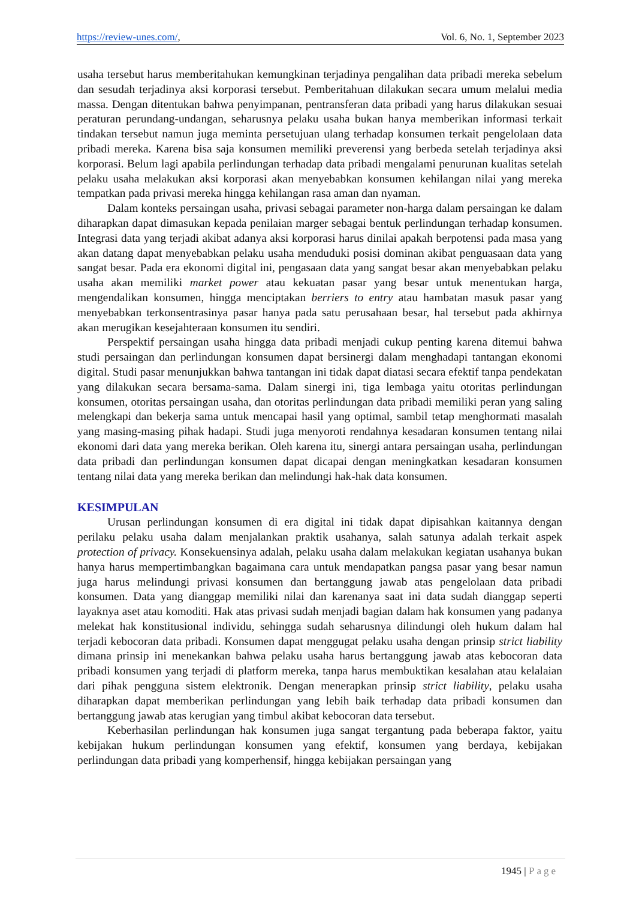https://review-unes.com/, Vol. 6, No. 1, September 2023
usaha tersebut harus memberitahukan kemungkinan terjadinya pengalihan data pribadi mereka sebelum dan sesudah terjadinya aksi korporasi tersebut. Pemberitahuan dilakukan secara umum melalui media massa. Dengan ditentukan bahwa penyimpanan, pentransferan data pribadi yang harus dilakukan sesuai peraturan perundang-undangan, seharusnya pelaku usaha bukan hanya memberikan informasi terkait tindakan tersebut namun juga meminta persetujuan ulang terhadap konsumen terkait pengelolaan data pribadi mereka. Karena bisa saja konsumen memiliki preverensi yang berbeda setelah terjadinya aksi korporasi. Belum lagi apabila perlindungan terhadap data pribadi mengalami penurunan kualitas setelah pelaku usaha melakukan aksi korporasi akan menyebabkan konsumen kehilangan nilai yang mereka tempatkan pada privasi mereka hingga kehilangan rasa aman dan nyaman.
Dalam konteks persaingan usaha, privasi sebagai parameter non-harga dalam persaingan ke dalam diharapkan dapat dimasukan kepada penilaian marger sebagai bentuk perlindungan terhadap konsumen. Integrasi data yang terjadi akibat adanya aksi korporasi harus dinilai apakah berpotensi pada masa yang akan datang dapat menyebabkan pelaku usaha menduduki posisi dominan akibat penguasaan data yang sangat besar. Pada era ekonomi digital ini, pengasaan data yang sangat besar akan menyebabkan pelaku usaha akan memiliki market power atau kekuatan pasar yang besar untuk menentukan harga, mengendalikan konsumen, hingga menciptakan berriers to entry atau hambatan masuk pasar yang menyebabkan terkonsentrasinya pasar hanya pada satu perusahaan besar, hal tersebut pada akhirnya akan merugikan kesejahteraan konsumen itu sendiri.
Perspektif persaingan usaha hingga data pribadi menjadi cukup penting karena ditemui bahwa studi persaingan dan perlindungan konsumen dapat bersinergi dalam menghadapi tantangan ekonomi digital. Studi pasar menunjukkan bahwa tantangan ini tidak dapat diatasi secara efektif tanpa pendekatan yang dilakukan secara bersama-sama. Dalam sinergi ini, tiga lembaga yaitu otoritas perlindungan konsumen, otoritas persaingan usaha, dan otoritas perlindungan data pribadi memiliki peran yang saling melengkapi dan bekerja sama untuk mencapai hasil yang optimal, sambil tetap menghormati masalah yang masing-masing pihak hadapi. Studi juga menyoroti rendahnya kesadaran konsumen tentang nilai ekonomi dari data yang mereka berikan. Oleh karena itu, sinergi antara persaingan usaha, perlindungan data pribadi dan perlindungan konsumen dapat dicapai dengan meningkatkan kesadaran konsumen tentang nilai data yang mereka berikan dan melindungi hak-hak data konsumen.
KESIMPULAN
Urusan perlindungan konsumen di era digital ini tidak dapat dipisahkan kaitannya dengan perilaku pelaku usaha dalam menjalankan praktik usahanya, salah satunya adalah terkait aspek protection of privacy. Konsekuensinya adalah, pelaku usaha dalam melakukan kegiatan usahanya bukan hanya harus mempertimbangkan bagaimana cara untuk mendapatkan pangsa pasar yang besar namun juga harus melindungi privasi konsumen dan bertanggung jawab atas pengelolaan data pribadi konsumen. Data yang dianggap memiliki nilai dan karenanya saat ini data sudah dianggap seperti layaknya aset atau komoditi. Hak atas privasi sudah menjadi bagian dalam hak konsumen yang padanya melekat hak konstitusional individu, sehingga sudah seharusnya dilindungi oleh hukum dalam hal terjadi kebocoran data pribadi. Konsumen dapat menggugat pelaku usaha dengan prinsip strict liability dimana prinsip ini menekankan bahwa pelaku usaha harus bertanggung jawab atas kebocoran data pribadi konsumen yang terjadi di platform mereka, tanpa harus membuktikan kesalahan atau kelalaian dari pihak pengguna sistem elektronik. Dengan menerapkan prinsip strict liability, pelaku usaha diharapkan dapat memberikan perlindungan yang lebih baik terhadap data pribadi konsumen dan bertanggung jawab atas kerugian yang timbul akibat kebocoran data tersebut.
Keberhasilan perlindungan hak konsumen juga sangat tergantung pada beberapa faktor, yaitu kebijakan hukum perlindungan konsumen yang efektif, konsumen yang berdaya, kebijakan perlindungan data pribadi yang komperhensif, hingga kebijakan persaingan yang
1945 | Page